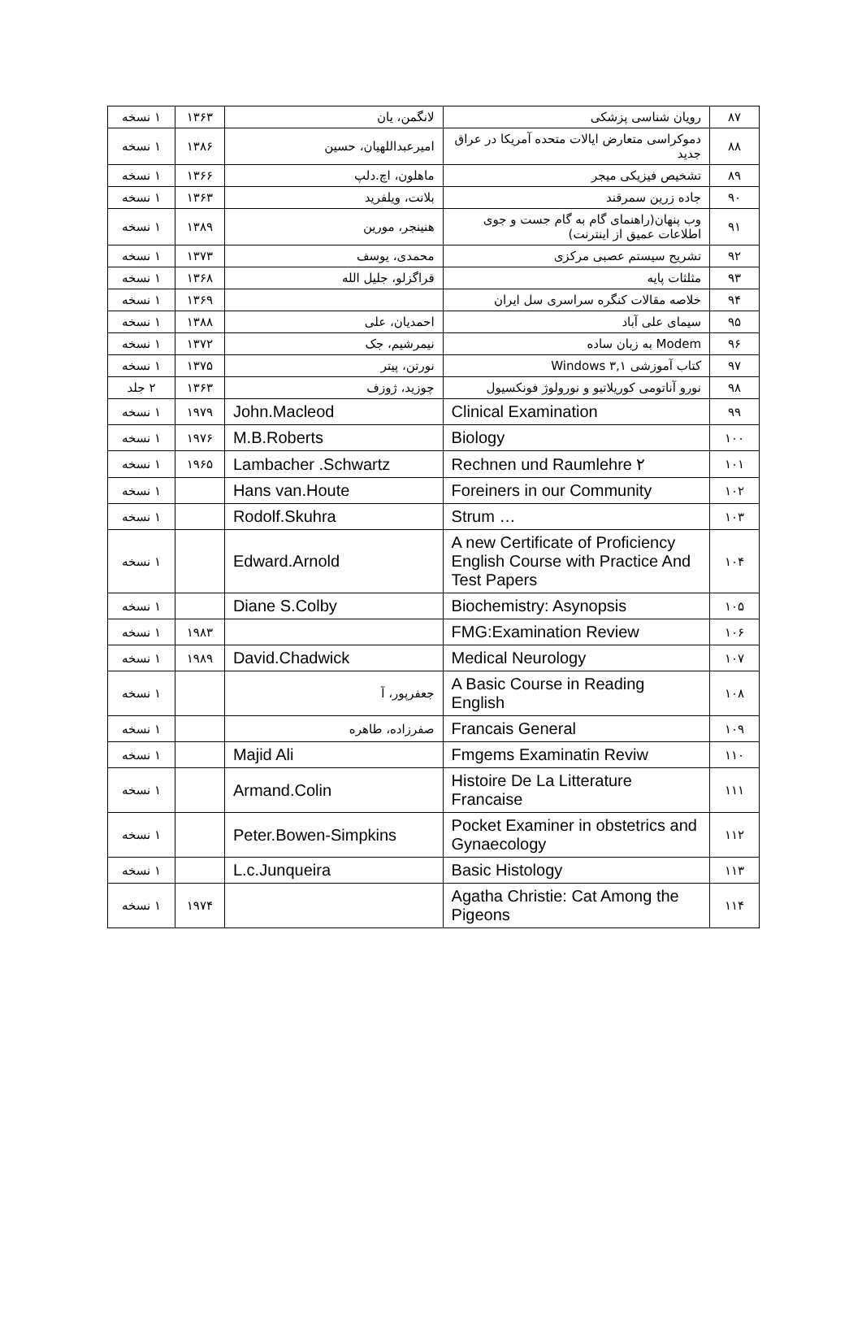| ۸۷ | رویان شناسی پزشکی | لانگمن، یان | ۱۳۶۳ | ۱ نسخه |
| ۸۸ | دموکراسی متعارض ایالات متحده آمریکا در عراق جدید | امیرعبداللهیان، حسین | ۱۳۸۶ | ۱ نسخه |
| ۸۹ | تشخیص فیزیکی میجر | ماهلون، اچ.دلپ | ۱۳۶۶ | ۱ نسخه |
| ۹۰ | جاده زرین سمرقند | بلانت، ویلفرید | ۱۳۶۳ | ۱ نسخه |
| ۹۱ | وب پنهان(راهنمای گام به گام جست و جوی اطلاعات عمیق از اینترنت) | هنینجر، مورین | ۱۳۸۹ | ۱ نسخه |
| ۹۲ | تشریح سیستم عصبی مرکزی | محمدی، یوسف | ۱۳۷۳ | ۱ نسخه |
| ۹۳ | مثلثات پایه | قراگزلو، جلیل الله | ۱۳۶۸ | ۱ نسخه |
| ۹۴ | خلاصه مقالات کنگره سراسری سل ایران | | ۱۳۶۹ | ۱ نسخه |
| ۹۵ | سیمای علی آباد | احمدیان، علی | ۱۳۸۸ | ۱ نسخه |
| ۹۶ | Modem به زبان ساده | نیمرشیم، جک | ۱۳۷۲ | ۱ نسخه |
| ۹۷ | کتاب آموزشی Windows ۳,۱ | نورتن، پیتر | ۱۳۷۵ | ۱ نسخه |
| ۹۸ | نورو آناتومی کوریلاتیو و نورولوژ فونکسیول | چوزید، ژوزف | ۱۳۶۳ | ۲ جلد |
| ۹۹ | Clinical Examination | John.Macleod | ۱۹۷۹ | ۱ نسخه |
| ۱۰۰ | Biology | M.B.Roberts | ۱۹۷۶ | ۱ نسخه |
| ۱۰۱ | Rechnen und Raumlehre ۲ | Lambacher .Schwartz | ۱۹۶۵ | ۱ نسخه |
| ۱۰۲ | Foreiners in our Community | Hans van.Houte | | ۱ نسخه |
| ۱۰۳ | Strum … | Rodolf.Skuhra | | ۱ نسخه |
| ۱۰۴ | A new Certificate of Proficiency English Course with Practice And Test Papers | Edward.Arnold | | ۱ نسخه |
| ۱۰۵ | Biochemistry: Asynopsis | Diane S.Colby | | ۱ نسخه |
| ۱۰۶ | FMG:Examination Review | | ۱۹۸۳ | ۱ نسخه |
| ۱۰۷ | Medical Neurology | David.Chadwick | ۱۹۸۹ | ۱ نسخه |
| ۱۰۸ | A Basic Course in Reading English | جعفرپور، آ | | ۱ نسخه |
| ۱۰۹ | Francais General | صفرزاده، طاهره | | ۱ نسخه |
| ۱۱۰ | Fmgems Examinatin Reviw | Majid Ali | | ۱ نسخه |
| ۱۱۱ | Histoire De La Litterature Francaise | Armand.Colin | | ۱ نسخه |
| ۱۱۲ | Pocket Examiner in obstetrics and Gynaecology | Peter.Bowen-Simpkins | | ۱ نسخه |
| ۱۱۳ | Basic Histology | L.c.Junqueira | | ۱ نسخه |
| ۱۱۴ | Agatha Christie: Cat Among the Pigeons | | ۱۹۷۴ | ۱ نسخه |